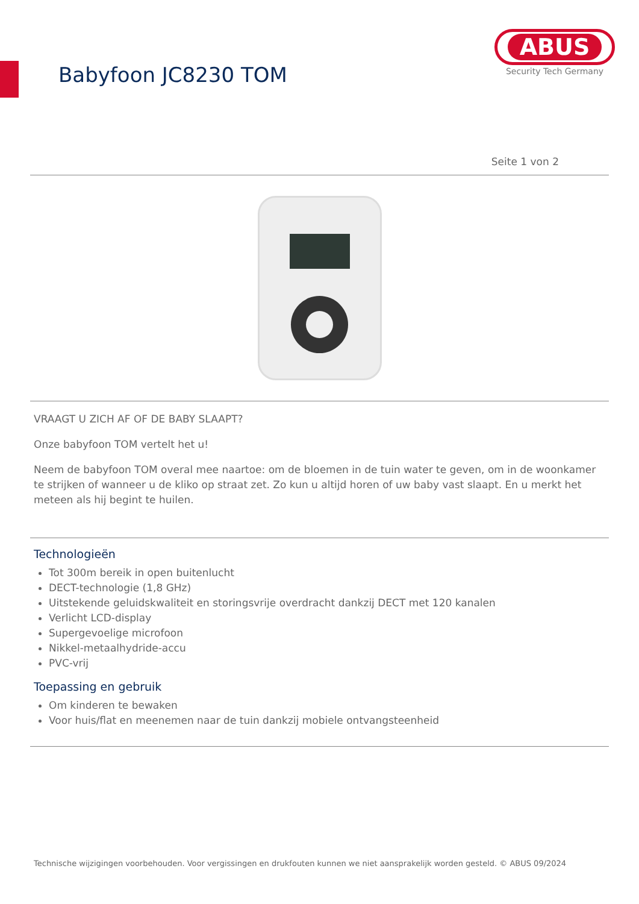Babyfoon JC8230 TOM
ABUS
Security Tech Germany
Seite 1 von 2
VRAAGT U ZICH AF OF DE BABY SLAAPT?
Onze babyfoon TOM vertelt het u!
Neem de babyfoon TOM overal mee naartoe: om de bloemen in de tuin water te geven, om in de woonkamer te strijken of wanneer u de kliko op straat zet. Zo kun u altijd horen of uw baby vast slaapt. En u merkt het meteen als hij begint te huilen.
Technologieën
Tot 300m bereik in open buitenlucht
DECT-technologie (1,8 GHz)
Uitstekende geluidskwaliteit en storingsvrije overdracht dankzij DECT met 120 kanalen
Verlicht LCD-display
Supergevoelige microfoon
Nikkel-metaalhydride-accu
PVC-vrij
Toepassing en gebruik
Om kinderen te bewaken
Voor huis/flat en meenemen naar de tuin dankzij mobiele ontvangsteenheid
Technische wijzigingen voorbehouden. Voor vergissingen en drukfouten kunnen we niet aansprakelijk worden gesteld. © ABUS 09/2024